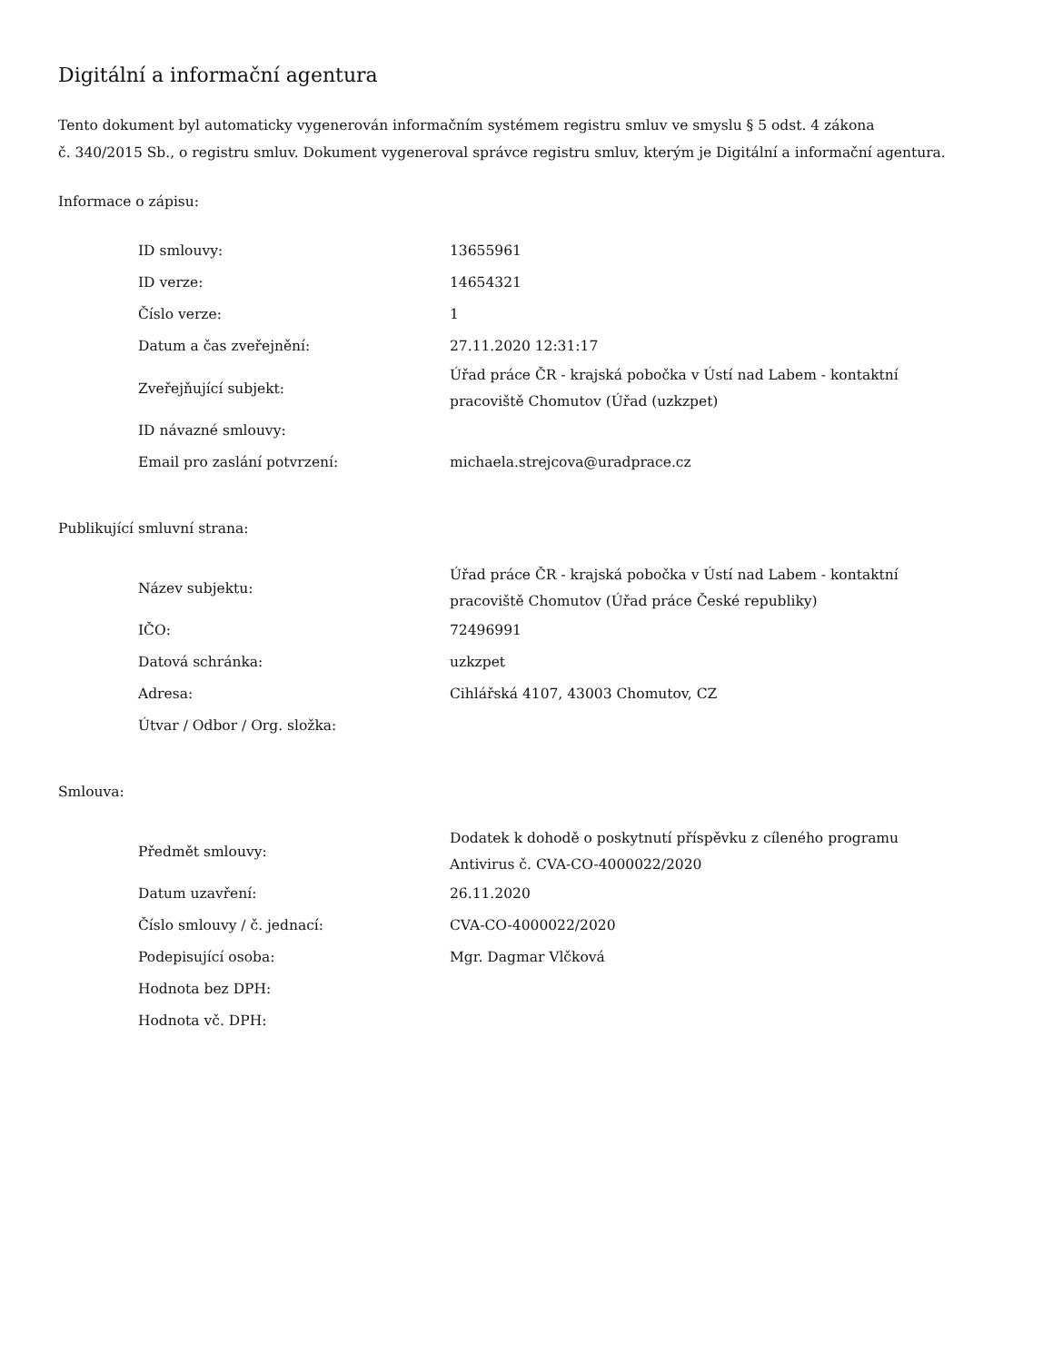Digitální a informační agentura
Tento dokument byl automaticky vygenerován informačním systémem registru smluv ve smyslu § 5 odst. 4 zákona
č. 340/2015 Sb., o registru smluv. Dokument vygeneroval správce registru smluv, kterým je Digitální a informační agentura.
Informace o zápisu:
| ID smlouvy: | 13655961 |
| ID verze: | 14654321 |
| Číslo verze: | 1 |
| Datum a čas zveřejnění: | 27.11.2020 12:31:17 |
| Zveřejňující subjekt: | Úřad práce ČR - krajská pobočka v Ústí nad Labem - kontaktní pracoviště Chomutov (Úřad (uzkzpet) |
| ID návazné smlouvy: | |
| Email pro zaslání potvrzení: | michaela.strejcova@uradprace.cz |
Publikující smluvní strana:
| Název subjektu: | Úřad práce ČR - krajská pobočka v Ústí nad Labem - kontaktní pracoviště Chomutov (Úřad práce České republiky) |
| IČO: | 72496991 |
| Datová schránka: | uzkzpet |
| Adresa: | Cihlářská 4107, 43003 Chomutov, CZ |
| Útvar / Odbor / Org. složka: | |
Smlouva:
| Předmět smlouvy: | Dodatek k dohodě o poskytnutí příspěvku z cíleného programu Antivirus č. CVA-CO-4000022/2020 |
| Datum uzavření: | 26.11.2020 |
| Číslo smlouvy / č. jednací: | CVA-CO-4000022/2020 |
| Podepisující osoba: | Mgr. Dagmar Vlčková |
| Hodnota bez DPH: | |
| Hodnota vč. DPH: | |